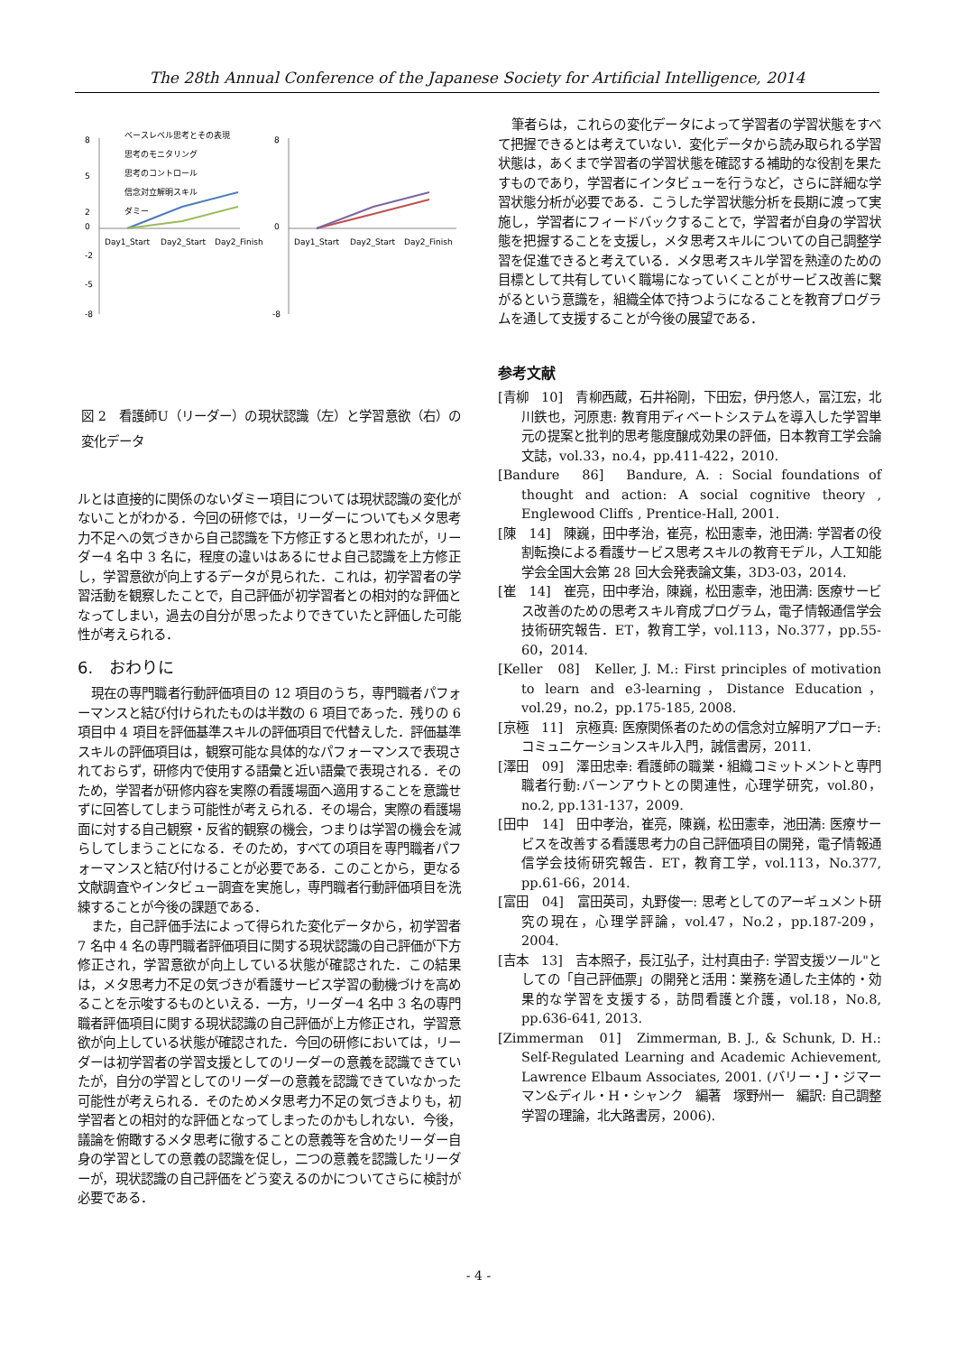The 28th Annual Conference of the Japanese Society for Artificial Intelligence, 2014
8
-8
2
-2
5
-5
0
Day1_Start
Day2_Start
Day2_Finish
8
-8
0
Day1_Start
Day2_Start
Day2_Finish
ベースレベル思考とその表現
思考のモニタリング
思考のコントロール
信念対立解明スキル
ダミー
図 2　看護師U（リーダー）の現状認識（左）と学習意欲（右）の変化データ
ルとは直接的に関係のないダミー項目については現状認識の変化がないことがわかる．今回の研修では，リーダーについてもメタ思考力不足への気づきから自己認識を下方修正すると思われたが，リーダー4 名中 3 名に，程度の違いはあるにせよ自己認識を上方修正し，学習意欲が向上するデータが見られた．これは，初学習者の学習活動を観察したことで，自己評価が初学習者との相対的な評価となってしまい，過去の自分が思ったよりできていたと評価した可能性が考えられる．
6.　おわりに
現在の専門職者行動評価項目の 12 項目のうち，専門職者パフォーマンスと結び付けられたものは半数の 6 項目であった．残りの 6 項目中 4 項目を評価基準スキルの評価項目で代替えした．評価基準スキルの評価項目は，観察可能な具体的なパフォーマンスで表現されておらず，研修内で使用する語彙と近い語彙で表現される．そのため，学習者が研修内容を実際の看護場面へ適用することを意識せずに回答してしまう可能性が考えられる．その場合，実際の看護場面に対する自己観察・反省的観察の機会，つまりは学習の機会を減らしてしまうことになる．そのため，すべての項目を専門職者パフォーマンスと結び付けることが必要である．このことから，更なる文献調査やインタビュー調査を実施し，専門職者行動評価項目を洗練することが今後の課題である．
また，自己評価手法によって得られた変化データから，初学習者 7 名中 4 名の専門職者評価項目に関する現状認識の自己評価が下方修正され，学習意欲が向上している状態が確認された．この結果は，メタ思考力不足の気づきが看護サービス学習の動機づけを高めることを示唆するものといえる．一方，リーダー4 名中 3 名の専門職者評価項目に関する現状認識の自己評価が上方修正され，学習意欲が向上している状態が確認された．今回の研修においては，リーダーは初学習者の学習支援としてのリーダーの意義を認識できていたが，自分の学習としてのリーダーの意義を認識できていなかった可能性が考えられる．そのためメタ思考力不足の気づきよりも，初学習者との相対的な評価となってしまったのかもしれない．今後，議論を俯瞰するメタ思考に徹することの意義等を含めたリーダー自身の学習としての意義の認識を促し，二つの意義を認識したリーダーが，現状認識の自己評価をどう変えるのかについてさらに検討が必要である．
筆者らは，これらの変化データによって学習者の学習状態をすべて把握できるとは考えていない．変化データから読み取られる学習状態は，あくまで学習者の学習状態を確認する補助的な役割を果たすものであり，学習者にインタビューを行うなど，さらに詳細な学習状態分析が必要である．こうした学習状態分析を長期に渡って実施し，学習者にフィードバックすることで，学習者が自身の学習状態を把握することを支援し，メタ思考スキルについての自己調整学習を促進できると考えている．メタ思考スキル学習を熟達のための目標として共有していく職場になっていくことがサービス改善に繋がるという意識を，組織全体で持つようになることを教育プログラムを通して支援することが今後の展望である．
参考文献
[青柳　10]　青柳西蔵，石井裕剛，下田宏，伊丹悠人，冨江宏，北川鉄也，河原恵: 教育用ディベートシステムを導入した学習単元の提案と批判的思考態度醸成効果の評価，日本教育工学会論文誌，vol.33，no.4，pp.411-422，2010.
[Bandure　86]　Bandure, A. : Social foundations of thought and action: A social cognitive theory , Englewood Cliffs , Prentice-Hall, 2001.
[陳　14]　陳巍，田中孝治，崔亮，松田憲幸，池田満: 学習者の役割転換による看護サービス思考スキルの教育モデル，人工知能学会全国大会第 28 回大会発表論文集，3D3-03，2014.
[崔　14]　崔亮，田中孝治，陳巍，松田憲幸，池田満: 医療サービス改善のための思考スキル育成プログラム，電子情報通信学会技術研究報告．ET，教育工学，vol.113，No.377，pp.55-60，2014.
[Keller　08]　Keller, J. M.: First principles of motivation to learn and e3-learning，Distance Education，vol.29，no.2，pp.175-185, 2008.
[京極　11]　京極真: 医療関係者のための信念対立解明アプローチ:コミュニケーションスキル入門，誠信書房，2011.
[澤田　09]　澤田忠幸: 看護師の職業・組織コミットメントと専門職者行動:バーンアウトとの関連性，心理学研究，vol.80，no.2, pp.131-137，2009.
[田中　14]　田中孝治，崔亮，陳巍，松田憲幸，池田満: 医療サービスを改善する看護思考力の自己評価項目の開発，電子情報通信学会技術研究報告．ET，教育工学，vol.113，No.377, pp.61-66，2014.
[富田　04]　富田英司，丸野俊一: 思考としてのアーギュメント研究の現在，心理学評論，vol.47，No.2，pp.187-209，2004.
[吉本　13]　吉本照子，長江弘子，辻村真由子: 学習支援ツール"としての「自己評価票」の開発と活用：業務を通した主体的・効果的な学習を支援する，訪問看護と介護，vol.18，No.8, pp.636-641, 2013.
[Zimmerman　01]　Zimmerman, B. J., & Schunk, D. H.: Self-Regulated Learning and Academic Achievement, Lawrence Elbaum Associates, 2001. (バリー・J・ジマーマン&ディル・H・シャンク　編著　塚野州一　編訳: 自己調整学習の理論，北大路書房，2006).
- 4 -